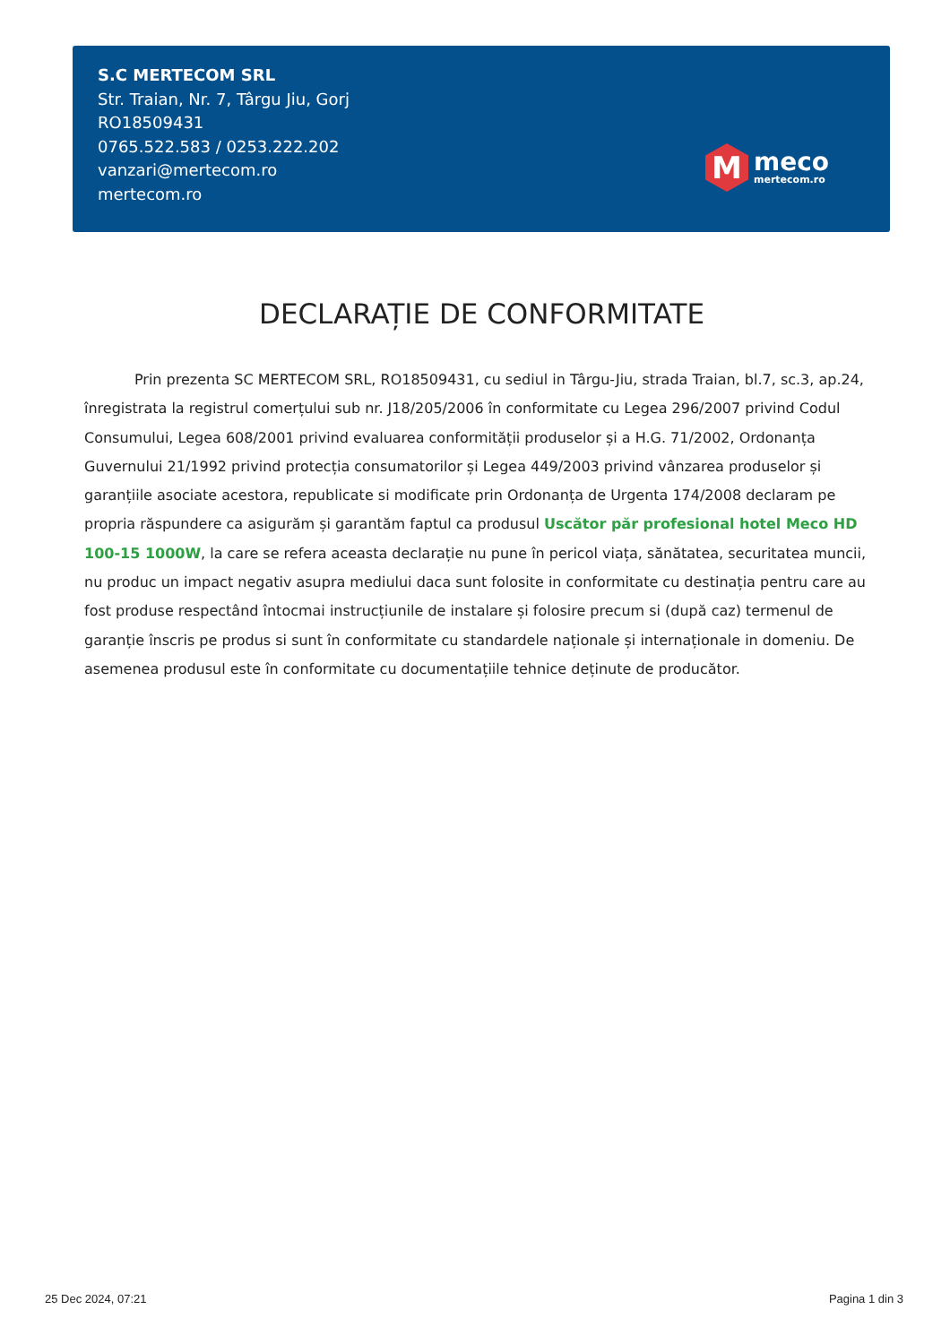S.C MERTECOM SRL
Str. Traian, Nr. 7, Târgu Jiu, Gorj
RO18509431
0765.522.583 / 0253.222.202
vanzari@mertecom.ro
mertecom.ro
M
meco
mertecom.ro
DECLARAȚIE DE CONFORMITATE
Prin prezenta SC MERTECOM SRL, RO18509431, cu sediul in Târgu-Jiu, strada Traian, bl.7, sc.3, ap.24, înregistrata la registrul comerțului sub nr. J18/205/2006 în conformitate cu Legea 296/2007 privind Codul Consumului, Legea 608/2001 privind evaluarea conformității produselor și a H.G. 71/2002, Ordonanța Guvernului 21/1992 privind protecția consumatorilor și Legea 449/2003 privind vânzarea produselor și garanțiile asociate acestora, republicate si modificate prin Ordonanța de Urgenta 174/2008 declaram pe propria răspundere ca asigurăm și garantăm faptul ca produsul Uscător păr profesional hotel Meco HD 100-15 1000W, la care se refera aceasta declarație nu pune în pericol viața, sănătatea, securitatea muncii, nu produc un impact negativ asupra mediului daca sunt folosite in conformitate cu destinația pentru care au fost produse respectând întocmai instrucțiunile de instalare și folosire precum si (după caz) termenul de garanție înscris pe produs si sunt în conformitate cu standardele naționale și internaționale in domeniu. De asemenea produsul este în conformitate cu documentațiile tehnice deținute de producător.
25 Dec 2024, 07:21 Pagina 1 din 3